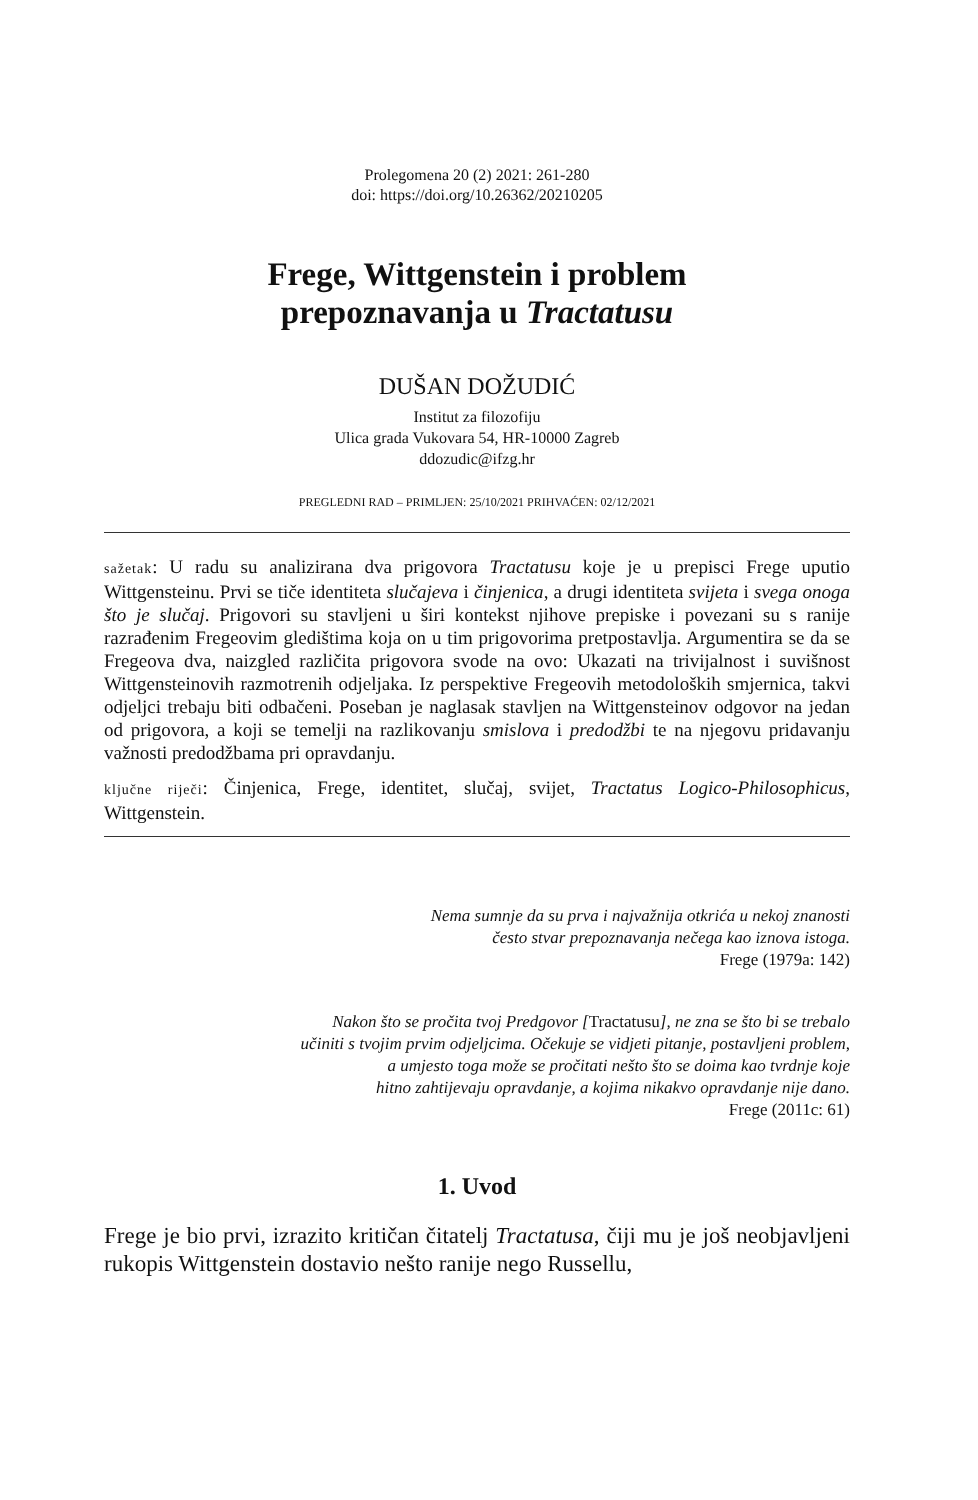Prolegomena 20 (2) 2021: 261-280
doi: https://doi.org/10.26362/20210205
Frege, Wittgenstein i problem
prepoznavanja u Tractatusu
DUŠAN DOŽUDIĆ
Institut za filozofiju
Ulica grada Vukovara 54, HR-10000 Zagreb
ddozudic@ifzg.hr
PREGLEDNI RAD – PRIMLJEN: 25/10/2021 PRIHVAĆEN: 02/12/2021
sažetak: U radu su analizirana dva prigovora Tractatusu koje je u prepisci Frege uputio Wittgensteinu. Prvi se tiče identiteta slučajeva i činjenica, a drugi identiteta svijeta i svega onoga što je slučaj. Prigovori su stavljeni u širi kontekst njihove prepiske i povezani su s ranije razrađenim Fregeovim gledištima koja on u tim prigovorima pretpostavlja. Argumentira se da se Fregeova dva, naizgled različita prigovora svode na ovo: Ukazati na trivijalnost i suvišnost Wittgensteinovih razmotrenih odjeljaka. Iz perspektive Fregeovih metodoloških smjernica, takvi odjeljci trebaju biti odbačeni. Poseban je naglasak stavljen na Wittgensteinov odgovor na jedan od prigovora, a koji se temelji na razlikovanju smislova i predodžbi te na njegovu pridavanju važnosti predodžbama pri opravdanju.
ključne riječi: Činjenica, Frege, identitet, slučaj, svijet, Tractatus Logico-Philosophicus, Wittgenstein.
Nema sumnje da su prva i najvažnija otkrića u nekoj znanosti
često stvar prepoznavanja nečega kao iznova istoga.
Frege (1979a: 142)
Nakon što se pročita tvoj Predgovor [Tractatusu], ne zna se što bi se trebalo
učiniti s tvojim prvim odjeljcima. Očekuje se vidjeti pitanje, postavljeni problem,
a umjesto toga može se pročitati nešto što se doima kao tvrdnje koje
hitno zahtijevaju opravdanje, a kojima nikakvo opravdanje nije dano.
Frege (2011c: 61)
1. Uvod
Frege je bio prvi, izrazito kritičan čitatelj Tractatusa, čiji mu je još neobjavljeni rukopis Wittgenstein dostavio nešto ranije nego Russellu,